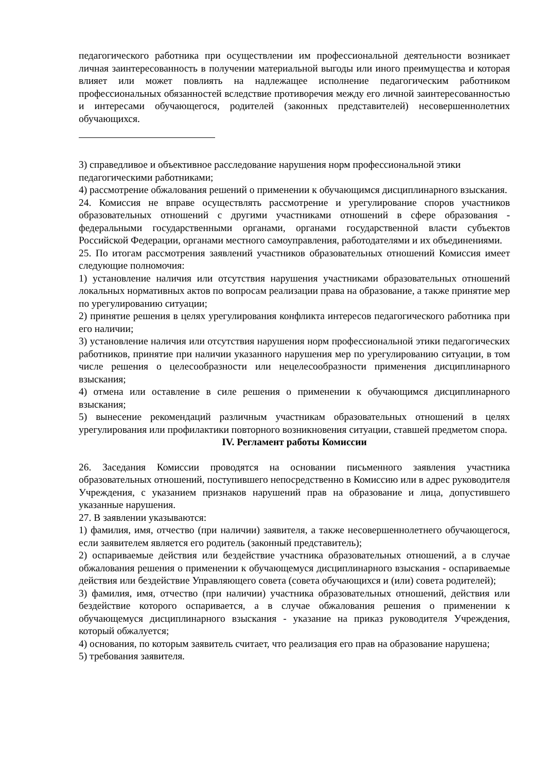педагогического работника при осуществлении им профессиональной деятельности возникает личная заинтересованность в получении материальной выгоды или иного преимущества и которая влияет или может повлиять на надлежащее исполнение педагогическим работником профессиональных обязанностей вследствие противоречия между его личной заинтересованностью и интересами обучающегося, родителей (законных представителей) несовершеннолетних обучающихся.
3) справедливое и объективное расследование нарушения норм профессиональной этики педагогическими работниками;
4) рассмотрение обжалования решений о применении к обучающимся дисциплинарного взыскания.
24. Комиссия не вправе осуществлять рассмотрение и урегулирование споров участников образовательных отношений с другими участниками отношений в сфере образования - федеральными государственными органами, органами государственной власти субъектов Российской Федерации, органами местного самоуправления, работодателями и их объединениями.
25. По итогам рассмотрения заявлений участников образовательных отношений Комиссия имеет следующие полномочия:
1) установление наличия или отсутствия нарушения участниками образовательных отношений локальных нормативных актов по вопросам реализации права на образование, а также принятие мер по урегулированию ситуации;
2) принятие решения в целях урегулирования конфликта интересов педагогического работника при его наличии;
3) установление наличия или отсутствия нарушения норм профессиональной этики педагогических работников, принятие при наличии указанного нарушения мер по урегулированию ситуации, в том числе решения о целесообразности или нецелесообразности применения дисциплинарного взыскания;
4) отмена или оставление в силе решения о применении к обучающимся дисциплинарного взыскания;
5) вынесение рекомендаций различным участникам образовательных отношений в целях урегулирования или профилактики повторного возникновения ситуации, ставшей предметом спора.
IV. Регламент работы Комиссии
26. Заседания Комиссии проводятся на основании письменного заявления участника образовательных отношений, поступившего непосредственно в Комиссию или в адрес руководителя Учреждения, с указанием признаков нарушений прав на образование и лица, допустившего указанные нарушения.
27. В заявлении указываются:
1) фамилия, имя, отчество (при наличии) заявителя, а также несовершеннолетнего обучающегося, если заявителем является его родитель (законный представитель);
2) оспариваемые действия или бездействие участника образовательных отношений, а в случае обжалования решения о применении к обучающемуся дисциплинарного взыскания - оспариваемые действия или бездействие Управляющего совета (совета обучающихся и (или) совета родителей);
3) фамилия, имя, отчество (при наличии) участника образовательных отношений, действия или бездействие которого оспаривается, а в случае обжалования решения о применении к обучающемуся дисциплинарного взыскания - указание на приказ руководителя Учреждения, который обжалуется;
4) основания, по которым заявитель считает, что реализация его прав на образование нарушена;
5) требования заявителя.